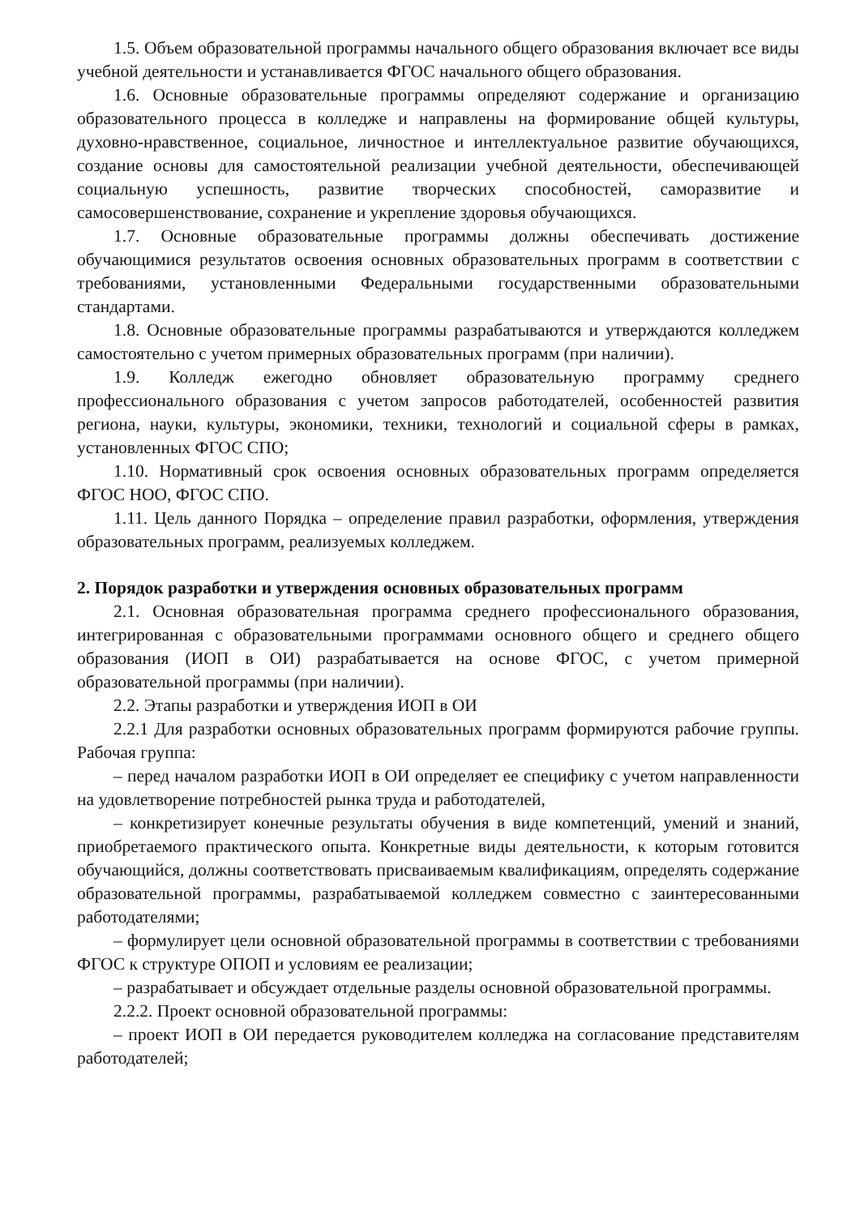1.5. Объем образовательной программы начального общего образования включает все виды учебной деятельности и устанавливается ФГОС начального общего образования.
1.6. Основные образовательные программы определяют содержание и организацию образовательного процесса в колледже и направлены на формирование общей культуры, духовно-нравственное, социальное, личностное и интеллектуальное развитие обучающихся, создание основы для самостоятельной реализации учебной деятельности, обеспечивающей социальную успешность, развитие творческих способностей, саморазвитие и самосовершенствование, сохранение и укрепление здоровья обучающихся.
1.7. Основные образовательные программы должны обеспечивать достижение обучающимися результатов освоения основных образовательных программ в соответствии с требованиями, установленными Федеральными государственными образовательными стандартами.
1.8. Основные образовательные программы разрабатываются и утверждаются колледжем самостоятельно с учетом примерных образовательных программ (при наличии).
1.9. Колледж ежегодно обновляет образовательную программу среднего профессионального образования с учетом запросов работодателей, особенностей развития региона, науки, культуры, экономики, техники, технологий и социальной сферы в рамках, установленных ФГОС СПО;
1.10. Нормативный срок освоения основных образовательных программ определяется ФГОС НОО, ФГОС СПО.
1.11. Цель данного Порядка – определение правил разработки, оформления, утверждения образовательных программ, реализуемых колледжем.
2. Порядок разработки и утверждения основных образовательных программ
2.1. Основная образовательная программа среднего профессионального образования, интегрированная с образовательными программами основного общего и среднего общего образования (ИОП в ОИ) разрабатывается на основе ФГОС, с учетом примерной образовательной программы (при наличии).
2.2. Этапы разработки и утверждения ИОП в ОИ
2.2.1 Для разработки основных образовательных программ формируются рабочие группы. Рабочая группа:
– перед началом разработки ИОП в ОИ определяет ее специфику с учетом направленности на удовлетворение потребностей рынка труда и работодателей,
– конкретизирует конечные результаты обучения в виде компетенций, умений и знаний, приобретаемого практического опыта. Конкретные виды деятельности, к которым готовится обучающийся, должны соответствовать присваиваемым квалификациям, определять содержание образовательной программы, разрабатываемой колледжем совместно с заинтересованными работодателями;
– формулирует цели основной образовательной программы в соответствии с требованиями ФГОС к структуре ОПОП и условиям ее реализации;
– разрабатывает и обсуждает отдельные разделы основной образовательной программы.
2.2.2. Проект основной образовательной программы:
– проект ИОП в ОИ передается руководителем колледжа на согласование представителям работодателей;